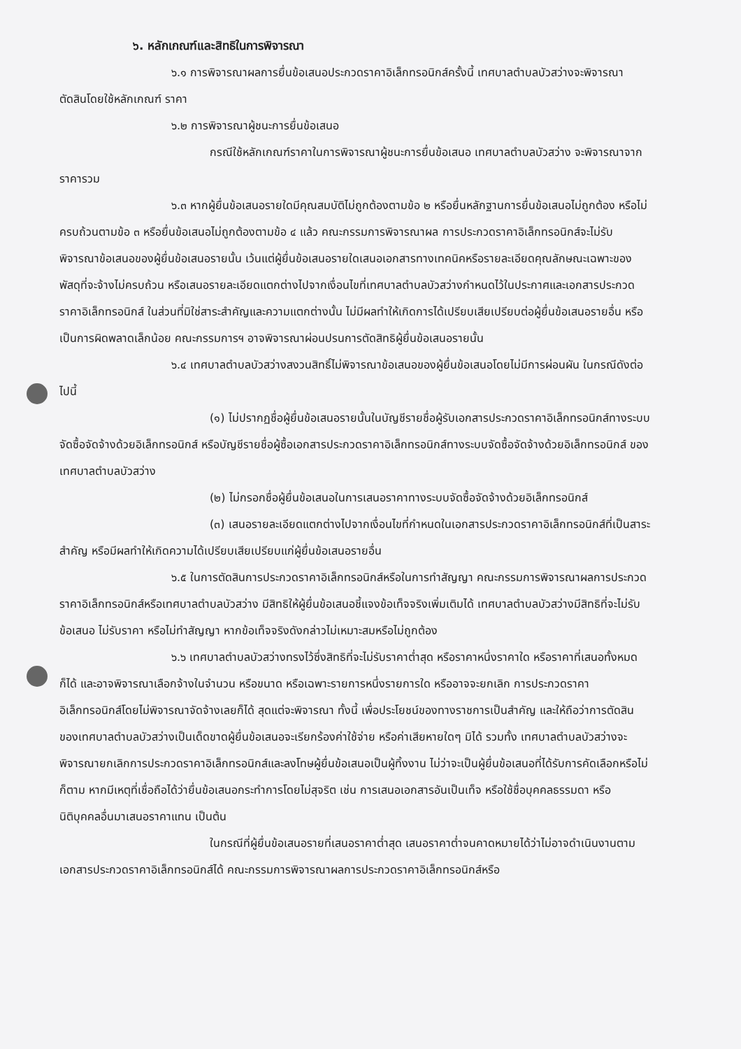๖. หลักเกณฑ์และสิทธิในการพิจารณา
๖.๑ การพิจารณาผลการยื่นข้อเสนอประกวดราคาอิเล็กทรอนิกส์ครั้งนี้ เทศบาลตำบลบัวสว่างจะพิจารณาตัดสินโดยใช้หลักเกณฑ์ ราคา
๖.๒ การพิจารณาผู้ชนะการยื่นข้อเสนอ
กรณีใช้หลักเกณฑ์ราคาในการพิจารณาผู้ชนะการยื่นข้อเสนอ เทศบาลตำบลบัวสว่าง จะพิจารณาจาก ราคารวม
๖.๓ หากผู้ยื่นข้อเสนอรายใดมีคุณสมบัติไม่ถูกต้องตามข้อ ๒ หรือยื่นหลักฐานการยื่นข้อเสนอไม่ถูกต้อง หรือไม่ครบถ้วนตามข้อ ๓ หรือยื่นข้อเสนอไม่ถูกต้องตามข้อ ๔ แล้ว คณะกรรมการพิจารณาผล การประกวดราคาอิเล็กทรอนิกส์จะไม่รับพิจารณาข้อเสนอของผู้ยื่นข้อเสนอรายนั้น เว้นแต่ผู้ยื่นข้อเสนอรายใดเสนอเอกสารทางเทคนิคหรือรายละเอียดคุณลักษณะเฉพาะของพัสดุที่จะจ้างไม่ครบถ้วน หรือเสนอรายละเอียดแตกต่างไปจากเงื่อนไขที่เทศบาลตำบลบัวสว่างกำหนดไว้ในประกาศและเอกสารประกวดราคาอิเล็กทรอนิกส์ ในส่วนที่มิใช่สาระสำคัญและความแตกต่างนั้น ไม่มีผลทำให้เกิดการได้เปรียบเสียเปรียบต่อผู้ยื่นข้อเสนอรายอื่น หรือเป็นการผิดพลาดเล็กน้อย คณะกรรมการฯ อาจพิจารณาผ่อนปรนการตัดสิทธิผู้ยื่นข้อเสนอรายนั้น
๖.๔ เทศบาลตำบลบัวสว่างสงวนสิทธิ์ไม่พิจารณาข้อเสนอของผู้ยื่นข้อเสนอโดยไม่มีการผ่อนผัน ในกรณีดังต่อไปนี้
(๑) ไม่ปรากฏชื่อผู้ยื่นข้อเสนอรายนั้นในบัญชีรายชื่อผู้รับเอกสารประกวดราคาอิเล็กทรอนิกส์ทางระบบจัดซื้อจัดจ้างด้วยอิเล็กทรอนิกส์ หรือบัญชีรายชื่อผู้ซื้อเอกสารประกวดราคาอิเล็กทรอนิกส์ทางระบบจัดซื้อจัดจ้างด้วยอิเล็กทรอนิกส์ ของเทศบาลตำบลบัวสว่าง
(๒) ไม่กรอกชื่อผู้ยื่นข้อเสนอในการเสนอราคาทางระบบจัดซื้อจัดจ้างด้วยอิเล็กทรอนิกส์
(๓) เสนอรายละเอียดแตกต่างไปจากเงื่อนไขที่กำหนดในเอกสารประกวดราคาอิเล็กทรอนิกส์ที่เป็นสาระสำคัญ หรือมีผลทำให้เกิดความได้เปรียบเสียเปรียบแก่ผู้ยื่นข้อเสนอรายอื่น
๖.๕ ในการตัดสินการประกวดราคาอิเล็กทรอนิกส์หรือในการทำสัญญา คณะกรรมการพิจารณาผลการประกวดราคาอิเล็กทรอนิกส์หรือเทศบาลตำบลบัวสว่าง มีสิทธิให้ผู้ยื่นข้อเสนอชี้แจงข้อเท็จจริงเพิ่มเติมได้ เทศบาลตำบลบัวสว่างมีสิทธิที่จะไม่รับข้อเสนอ ไม่รับราคา หรือไม่ทำสัญญา หากข้อเท็จจริงดังกล่าวไม่เหมาะสมหรือไม่ถูกต้อง
๖.๖ เทศบาลตำบลบัวสว่างทรงไว้ซึ่งสิทธิที่จะไม่รับราคาต่ำสุด หรือราคาหนึ่งราคาใด หรือราคาที่เสนอทั้งหมดก็ได้ และอาจพิจารณาเลือกจ้างในจำนวน หรือขนาด หรือเฉพาะรายการหนึ่งรายการใด หรืออาจจะยกเลิก การประกวดราคาอิเล็กทรอนิกส์โดยไม่พิจารณาจัดจ้างเลยก็ได้ สุดแต่จะพิจารณา ทั้งนี้ เพื่อประโยชน์ของทางราชการเป็นสำคัญ และให้ถือว่าการตัดสินของเทศบาลตำบลบัวสว่างเป็นเด็ดขาดผู้ยื่นข้อเสนอจะเรียกร้องค่าใช้จ่าย หรือค่าเสียหายใดๆ มิได้ รวมทั้ง เทศบาลตำบลบัวสว่างจะพิจารณายกเลิกการประกวดราคาอิเล็กทรอนิกส์และลงโทษผู้ยื่นข้อเสนอเป็นผู้ทิ้งงาน ไม่ว่าจะเป็นผู้ยื่นข้อเสนอที่ได้รับการคัดเลือกหรือไม่ก็ตาม หากมีเหตุที่เชื่อถือได้ว่ายื่นข้อเสนอกระทำการโดยไม่สุจริต เช่น การเสนอเอกสารอันเป็นเท็จ หรือใช้ชื่อบุคคลธรรมดา หรือนิติบุคคลอื่นมาเสนอราคาแทน เป็นต้น
ในกรณีที่ผู้ยื่นข้อเสนอรายที่เสนอราคาต่ำสุด เสนอราคาต่ำจนคาดหมายได้ว่าไม่อาจดำเนินงานตามเอกสารประกวดราคาอิเล็กทรอนิกส์ได้ คณะกรรมการพิจารณาผลการประกวดราคาอิเล็กทรอนิกส์หรือ